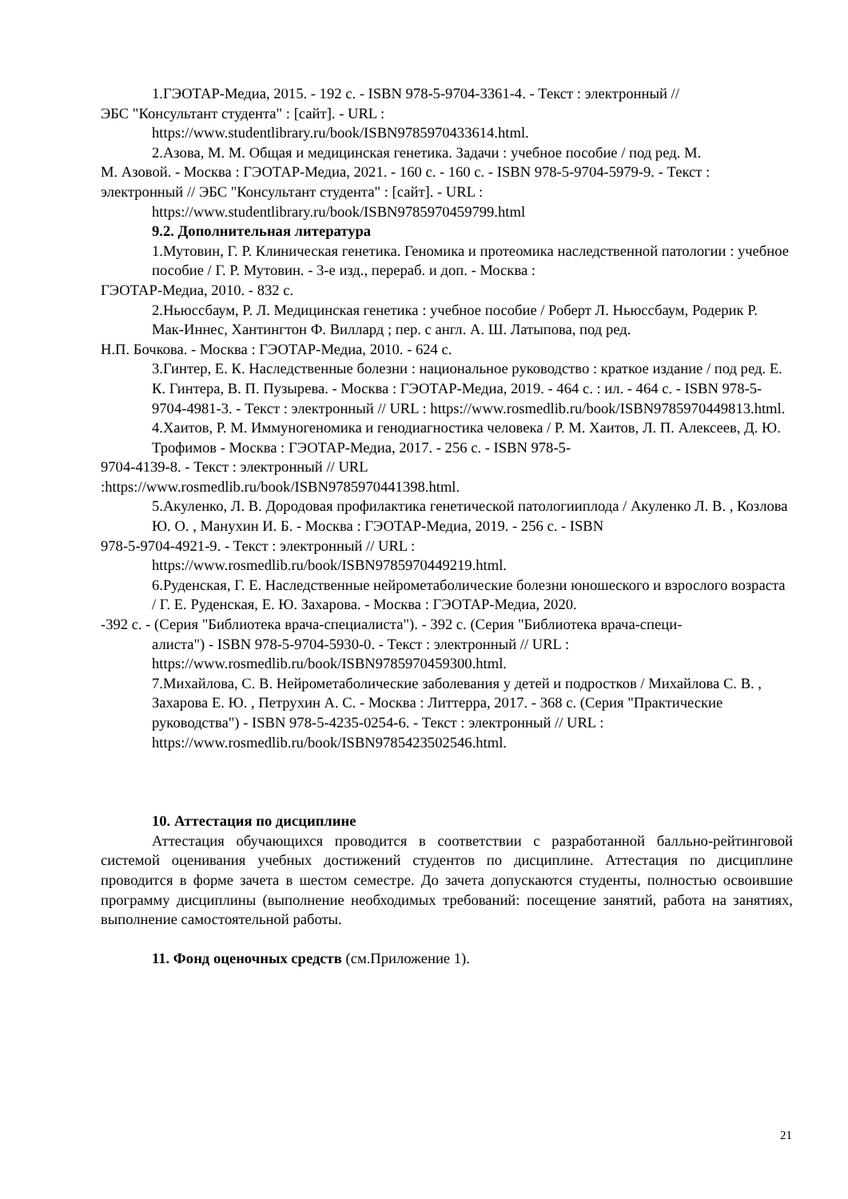1.ГЭОТАР-Медиа, 2015. - 192 с. - ISBN 978-5-9704-3361-4. - Текст : электронный //
ЭБС "Консультант студента" : [сайт]. - URL :
https://www.studentlibrary.ru/book/ISBN9785970433614.html.
2.Азова, М. М. Общая и медицинская генетика. Задачи : учебное пособие / под ред. М.
М. Азовой. - Москва : ГЭОТАР-Медиа, 2021. - 160 с. - 160 с. - ISBN 978-5-9704-5979-9. - Текст : электронный // ЭБС "Консультант студента" : [сайт]. - URL :
https://www.studentlibrary.ru/book/ISBN9785970459799.html
9.2. Дополнительная литература
1.Мутовин, Г. Р. Клиническая генетика. Геномика и протеомика наследственной патологии : учебное пособие / Г. Р. Мутовин. - 3-е изд., перераб. и доп. - Москва :
ГЭОТАР-Медиа, 2010. - 832 с.
2.Ньюссбаум, Р. Л. Медицинская генетика : учебное пособие / Роберт Л. Ньюссбаум, Родерик Р. Мак-Иннес, Хантингтон Ф. Виллард ; пер. с англ. А. Ш. Латыпова, под ред.
Н.П. Бочкова. - Москва : ГЭОТАР-Медиа, 2010. - 624 с.
3.Гинтер, Е. К. Наследственные болезни : национальное руководство : краткое издание / под ред. Е. К. Гинтера, В. П. Пузырева. - Москва : ГЭОТАР-Медиа, 2019. - 464 с. : ил. - 464 с. - ISBN 978-5-9704-4981-3. - Текст : электронный // URL : https://www.rosmedlib.ru/book/ISBN9785970449813.html.
4.Хаитов, Р. М. Иммуногеномика и генодиагностика человека / Р. М. Хаитов, Л. П. Алексеев, Д. Ю. Трофимов - Москва : ГЭОТАР-Медиа, 2017. - 256 с. - ISBN 978-5-
9704-4139-8. - Текст : электронный // URL
:https://www.rosmedlib.ru/book/ISBN9785970441398.html.
5.Акуленко, Л. В. Дородовая профилактика генетической патологииплода / Акуленко Л. В. , Козлова Ю. О. , Манухин И. Б. - Москва : ГЭОТАР-Медиа, 2019. - 256 с. - ISBN
978-5-9704-4921-9. - Текст : электронный // URL :
https://www.rosmedlib.ru/book/ISBN9785970449219.html.
6.Руденская, Г. Е. Наследственные нейрометаболические болезни юношеского и взрослого возраста / Г. Е. Руденская, Е. Ю. Захарова. - Москва : ГЭОТАР-Медиа, 2020.
-392 с. - (Серия "Библиотека врача-специалиста"). - 392 с. (Серия "Библиотека врача-специ-
алиста") - ISBN 978-5-9704-5930-0. - Текст : электронный // URL : https://www.rosmedlib.ru/book/ISBN9785970459300.html.
7.Михайлова, С. В. Нейрометаболические заболевания у детей и подростков / Михайлова С. В. , Захарова Е. Ю. , Петрухин А. С. - Москва : Литтерра, 2017. - 368 с. (Серия "Практические руководства") - ISBN 978-5-4235-0254-6. - Текст : электронный // URL : https://www.rosmedlib.ru/book/ISBN9785423502546.html.
10. Аттестация по дисциплине
Аттестация обучающихся проводится в соответствии с разработанной балльно-рейтинговой системой оценивания учебных достижений студентов по дисциплине. Аттестация по дисциплине проводится в форме зачета в шестом семестре. До зачета допускаются студенты, полностью освоившие программу дисциплины (выполнение необходимых требований: посещение занятий, работа на занятиях, выполнение самостоятельной работы.
11. Фонд оценочных средств (см.Приложение 1).
21